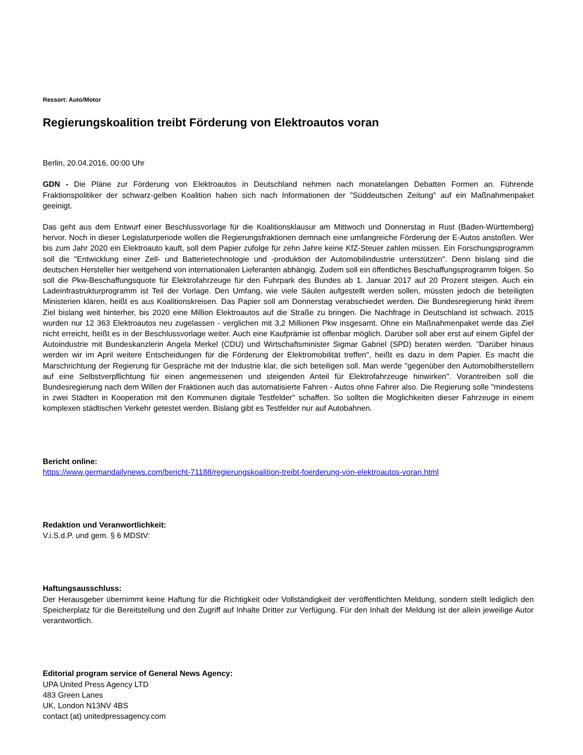Ressort: Auto/Motor
Regierungskoalition treibt Förderung von Elektroautos voran
Berlin, 20.04.2016, 00:00 Uhr
GDN - Die Pläne zur Förderung von Elektroautos in Deutschland nehmen nach monatelangen Debatten Formen an. Führende Fraktionspolitiker der schwarz-gelben Koalition haben sich nach Informationen der "Süddeutschen Zeitung" auf ein Maßnahmenpaket geeinigt.
Das geht aus dem Entwurf einer Beschlussvorlage für die Koalitionsklausur am Mittwoch und Donnerstag in Rust (Baden-Württemberg) hervor. Noch in dieser Legislaturperiode wollen die Regierungsfraktionen demnach eine umfangreiche Förderung der E-Autos anstoßen. Wer bis zum Jahr 2020 ein Elektroauto kauft, soll dem Papier zufolge für zehn Jahre keine KfZ-Steuer zahlen müssen. Ein Forschungsprogramm soll die "Entwicklung einer Zell- und Batterietechnologie und -produktion der Automobilindustrie unterstützen". Denn bislang sind die deutschen Hersteller hier weitgehend von internationalen Lieferanten abhängig. Zudem soll ein öffentliches Beschaffungsprogramm folgen. So soll die Pkw-Beschaffungsquote für Elektrofahrzeuge für den Fuhrpark des Bundes ab 1. Januar 2017 auf 20 Prozent steigen. Auch ein Ladeinfrastrukturprogramm ist Teil der Vorlage. Den Umfang, wie viele Säulen aufgestellt werden sollen, müssten jedoch die beteiligten Ministerien klären, heißt es aus Koalitionskreisen. Das Papier soll am Donnerstag verabschiedet werden. Die Bundesregierung hinkt ihrem Ziel bislang weit hinterher, bis 2020 eine Million Elektroautos auf die Straße zu bringen. Die Nachfrage in Deutschland ist schwach. 2015 wurden nur 12 363 Elektroautos neu zugelassen - verglichen mit 3,2 Millionen Pkw insgesamt. Ohne ein Maßnahmenpaket werde das Ziel nicht erreicht, heißt es in der Beschlussvorlage weiter. Auch eine Kaufprämie ist offenbar möglich. Darüber soll aber erst auf einem Gipfel der Autoindustrie mit Bundeskanzlerin Angela Merkel (CDU) und Wirtschaftsminister Sigmar Gabriel (SPD) beraten werden. "Darüber hinaus werden wir im April weitere Entscheidungen für die Förderung der Elektromobilität treffen", heißt es dazu in dem Papier. Es macht die Marschrichtung der Regierung für Gespräche mit der Industrie klar, die sich beteiligen soll. Man werde "gegenüber den Automobilherstellern auf eine Selbstverpflichtung für einen angemessenen und steigenden Anteil für Elektrofahrzeuge hinwirken". Vorantreiben soll die Bundesregierung nach dem Willen der Fraktionen auch das automatisierte Fahren - Autos ohne Fahrer also. Die Regierung solle "mindestens in zwei Städten in Kooperation mit den Kommunen digitale Testfelder" schaffen. So sollten die Möglichkeiten dieser Fahrzeuge in einem komplexen städtischen Verkehr getestet werden. Bislang gibt es Testfelder nur auf Autobahnen.
Bericht online:
https://www.germandailynews.com/bericht-71188/regierungskoalition-treibt-foerderung-von-elektroautos-voran.html
Redaktion und Veranwortlichkeit:
V.i.S.d.P. und gem. § 6 MDStV:
Haftungsausschluss:
Der Herausgeber übernimmt keine Haftung für die Richtigkeit oder Vollständigkeit der veröffentlichten Meldung, sondern stellt lediglich den Speicherplatz für die Bereitstellung und den Zugriff auf Inhalte Dritter zur Verfügung. Für den Inhalt der Meldung ist der allein jeweilige Autor verantwortlich.
Editorial program service of General News Agency:
UPA United Press Agency LTD
483 Green Lanes
UK, London N13NV 4BS
contact (at) unitedpressagency.com